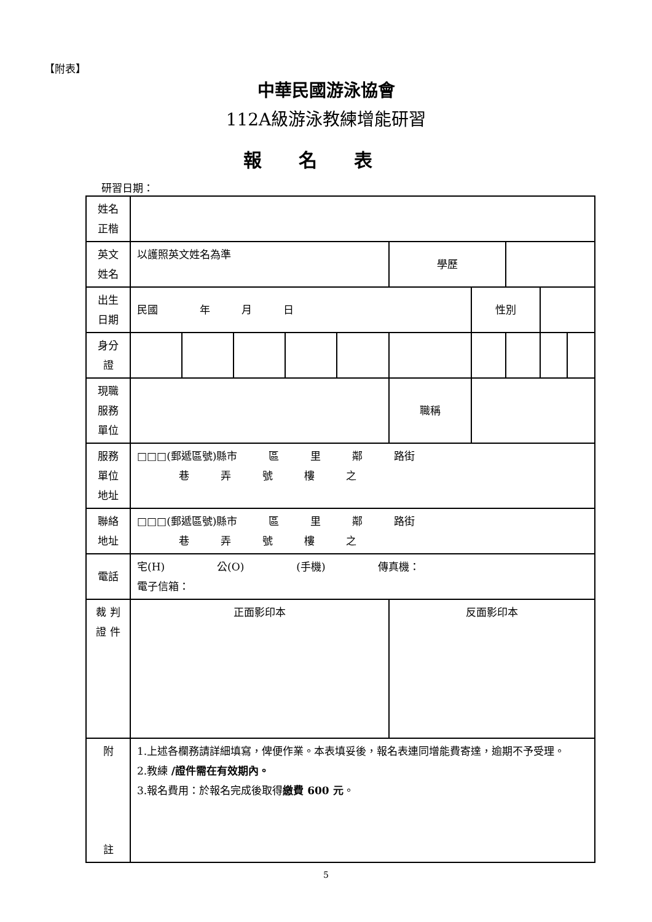【附表】
中華民國游泳協會
112A級游泳教練增能研習
報名表
研習日期：
| 姓名 正楷 | | | | | | | | | | |
| 英文 姓名 | 以護照英文姓名為準 | | | | | 學歷 | | | | |
| 出生 日期 | 民國 年 月 日 | | | | | | 性別 | | | |
| 身分 證 | | | | | | | | | | |
| 現職 服務 單位 | | | | | | 職稱 | | | | |
| 服務 單位 地址 | □□□(郵遞區號)縣市 區 里 鄰 路街 巷 弄 號 樓 之 | | | | | | | | | |
| 聯絡 地址 | □□□(郵遞區號)縣市 區 里 鄰 路街 巷 弄 號 樓 之 | | | | | | | | | |
| 電話 | 宅(H) 公(O) (手機) 傳真機： 電子信箱： | | | | | | | | | |
| 裁 判 證 件 | 正面影印本 | | | | | 反面影印本 | | | | |
| 附 註 | 1.上述各欄務請詳細填寫，俾便作業。本表填妥後，報名表連同增能費寄達，逾期不予受理。 2.教練 /證件需在有效期內。 3.報名費用：於報名完成後取得 繳費 600 元 。 | | | | | | | | | |
5